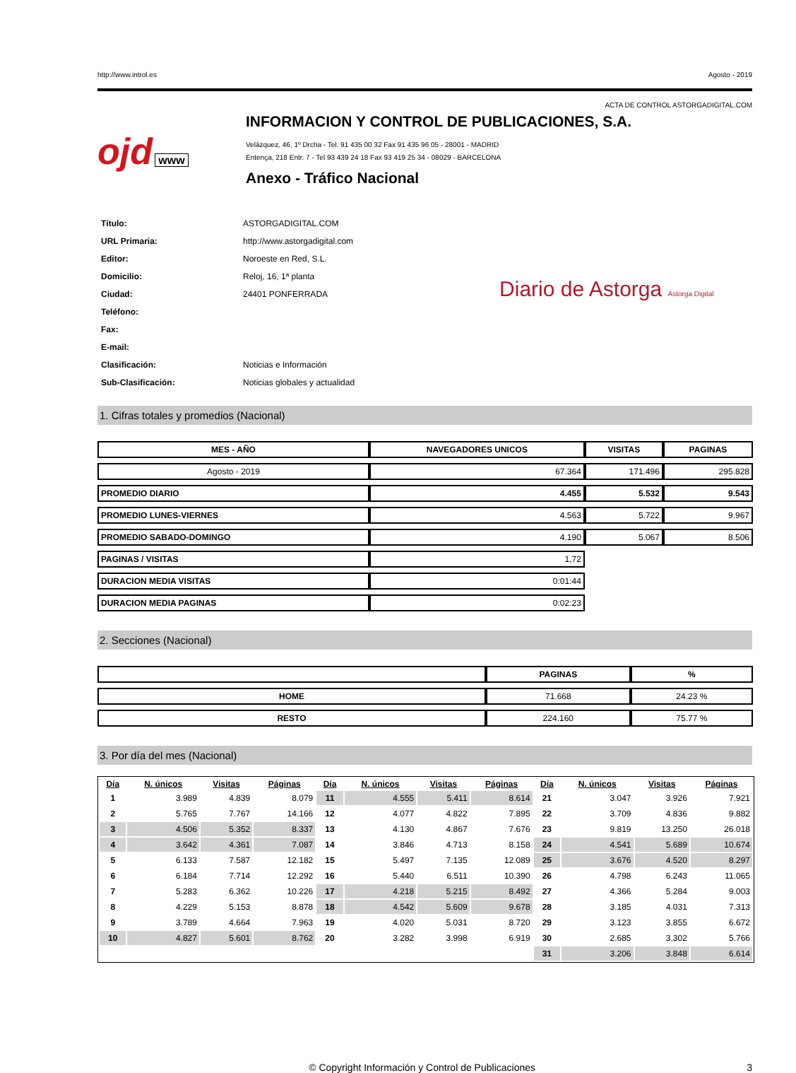http://www.introl.es Agosto - 2019
ACTA DE CONTROL ASTORGADIGITAL.COM
ojd www
INFORMACION Y CONTROL DE PUBLICACIONES, S.A.
Velázquez, 46, 1º Drcha - Tel. 91 435 00 32 Fax 91 435 96 05 - 28001 - MADRID
Entença, 218 Entr. 7 - Tel 93 439 24 18 Fax 93 419 25 34 - 08029 - BARCELONA
Anexo - Tráfico Nacional
| Título: | ASTORGADIGITAL.COM |
| URL Primaria: | http://www.astorgadigital.com |
| Editor: | Noroeste en Red, S.L. |
| Domicilio: | Reloj, 16, 1ª planta |
| Ciudad: | 24401 PONFERRADA |
| Teléfono: | |
| Fax: | |
| E-mail: | |
| Clasificación: | Noticias e Información |
| Sub-Clasificación: | Noticias globales y actualidad |
Diario de Astorga Astorga Digital
1. Cifras totales y promedios (Nacional)
| MES - AÑO | NAVEGADORES UNICOS | VISITAS | PAGINAS |
| --- | --- | --- | --- |
| Agosto - 2019 | 67.364 | 171.496 | 295.828 |
| PROMEDIO DIARIO | 4.455 | 5.532 | 9.543 |
| PROMEDIO LUNES-VIERNES | 4.563 | 5.722 | 9.967 |
| PROMEDIO SABADO-DOMINGO | 4.190 | 5.067 | 8.506 |
| PAGINAS / VISITAS | 1,72 | | |
| DURACION MEDIA VISITAS | 0:01:44 | | |
| DURACION MEDIA PAGINAS | 0:02:23 | | |
2. Secciones (Nacional)
| | PAGINAS | % |
| --- | --- | --- |
| HOME | 71.668 | 24.23 % |
| RESTO | 224.160 | 75.77 % |
3. Por día del mes (Nacional)
| Día | N. únicos | Visitas | Páginas | Día | N. únicos | Visitas | Páginas | Día | N. únicos | Visitas | Páginas |
| --- | --- | --- | --- | --- | --- | --- | --- | --- | --- | --- | --- |
| 1 | 3.989 | 4.839 | 8.079 | 11 | 4.555 | 5.411 | 8.614 | 21 | 3.047 | 3.926 | 7.921 |
| 2 | 5.765 | 7.767 | 14.166 | 12 | 4.077 | 4.822 | 7.895 | 22 | 3.709 | 4.836 | 9.882 |
| 3 | 4.506 | 5.352 | 8.337 | 13 | 4.130 | 4.867 | 7.676 | 23 | 9.819 | 13.250 | 26.018 |
| 4 | 3.642 | 4.361 | 7.087 | 14 | 3.846 | 4.713 | 8.158 | 24 | 4.541 | 5.689 | 10.674 |
| 5 | 6.133 | 7.587 | 12.182 | 15 | 5.497 | 7.135 | 12.089 | 25 | 3.676 | 4.520 | 8.297 |
| 6 | 6.184 | 7.714 | 12.292 | 16 | 5.440 | 6.511 | 10.390 | 26 | 4.798 | 6.243 | 11.065 |
| 7 | 5.283 | 6.362 | 10.226 | 17 | 4.218 | 5.215 | 8.492 | 27 | 4.366 | 5.284 | 9.003 |
| 8 | 4.229 | 5.153 | 8.878 | 18 | 4.542 | 5.609 | 9.678 | 28 | 3.185 | 4.031 | 7.313 |
| 9 | 3.789 | 4.664 | 7.963 | 19 | 4.020 | 5.031 | 8.720 | 29 | 3.123 | 3.855 | 6.672 |
| 10 | 4.827 | 5.601 | 8.762 | 20 | 3.282 | 3.998 | 6.919 | 30 | 2.685 | 3.302 | 5.766 |
| | | | | | | | | 31 | 3.206 | 3.848 | 6.614 |
© Copyright Información y Control de Publicaciones 3